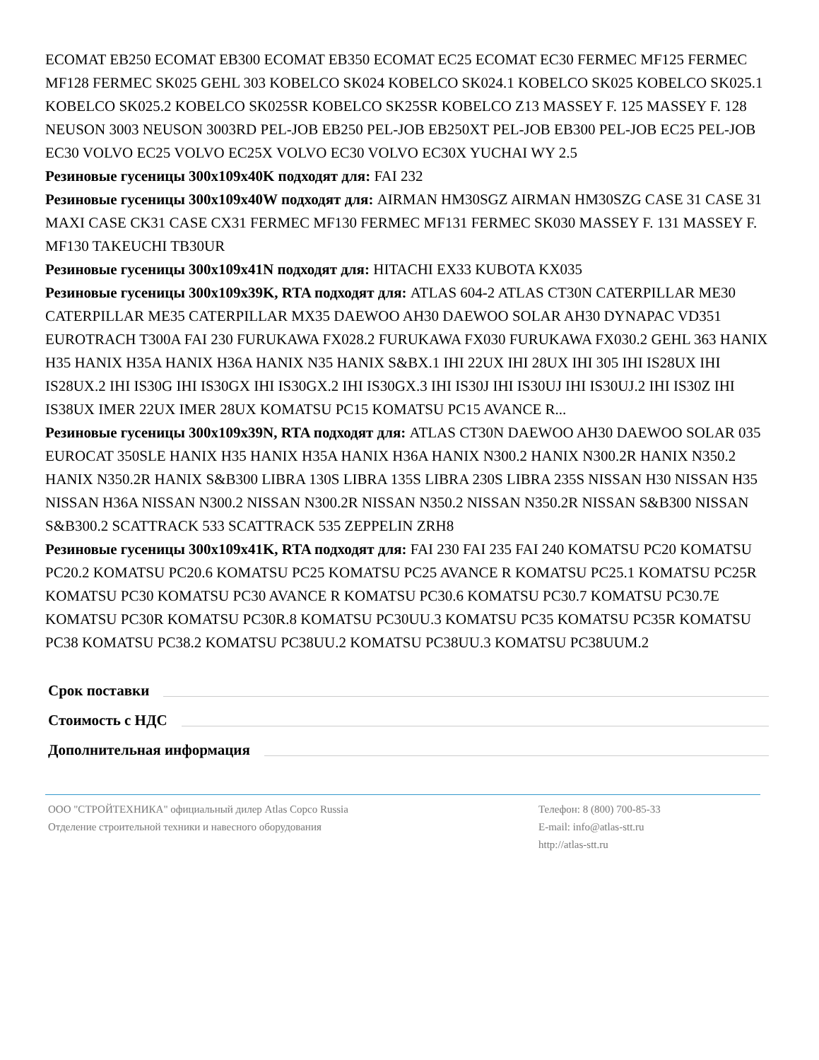ECOMAT EB250 ECOMAT EB300 ECOMAT EB350 ECOMAT EC25 ECOMAT EC30 FERMEC MF125 FERMEC MF128 FERMEC SK025 GEHL 303 KOBELCO SK024 KOBELCO SK024.1 KOBELCO SK025 KOBELCO SK025.1 KOBELCO SK025.2 KOBELCO SK025SR KOBELCO SK25SR KOBELCO Z13 MASSEY F. 125 MASSEY F. 128 NEUSON 3003 NEUSON 3003RD PEL-JOB EB250 PEL-JOB EB250XT PEL-JOB EB300 PEL-JOB EC25 PEL-JOB EC30 VOLVO EC25 VOLVO EC25X VOLVO EC30 VOLVO EC30X YUCHAI WY 2.5
Резиновые гусеницы 300x109x40K подходят для: FAI 232
Резиновые гусеницы 300x109x40W подходят для: AIRMAN HM30SGZ AIRMAN HM30SZG CASE 31 CASE 31 MAXI CASE CK31 CASE CX31 FERMEC MF130 FERMEC MF131 FERMEC SK030 MASSEY F. 131 MASSEY F. MF130 TAKEUCHI TB30UR
Резиновые гусеницы 300x109x41N подходят для: HITACHI EX33 KUBOTA KX035
Резиновые гусеницы 300x109x39K, RTA подходят для: ATLAS 604-2 ATLAS CT30N CATERPILLAR ME30 CATERPILLAR ME35 CATERPILLAR MX35 DAEWOO AH30 DAEWOO SOLAR AH30 DYNAPAC VD351 EUROTRACH T300A FAI 230 FURUKAWA FX028.2 FURUKAWA FX030 FURUKAWA FX030.2 GEHL 363 HANIX H35 HANIX H35A HANIX H36A HANIX N35 HANIX S&BX.1 IHI 22UX IHI 28UX IHI 305 IHI IS28UX IHI IS28UX.2 IHI IS30G IHI IS30GX IHI IS30GX.2 IHI IS30GX.3 IHI IS30J IHI IS30UJ IHI IS30UJ.2 IHI IS30Z IHI IS38UX IMER 22UX IMER 28UX KOMATSU PC15 KOMATSU PC15 AVANCE R...
Резиновые гусеницы 300x109x39N, RTA подходят для: ATLAS CT30N DAEWOO AH30 DAEWOO SOLAR 035 EUROCAT 350SLE HANIX H35 HANIX H35A HANIX H36A HANIX N300.2 HANIX N300.2R HANIX N350.2 HANIX N350.2R HANIX S&B300 LIBRA 130S LIBRA 135S LIBRA 230S LIBRA 235S NISSAN H30 NISSAN H35 NISSAN H36A NISSAN N300.2 NISSAN N300.2R NISSAN N350.2 NISSAN N350.2R NISSAN S&B300 NISSAN S&B300.2 SCATTRACK 533 SCATTRACK 535 ZEPPELIN ZRH8
Резиновые гусеницы 300x109x41K, RTA подходят для: FAI 230 FAI 235 FAI 240 KOMATSU PC20 KOMATSU PC20.2 KOMATSU PC20.6 KOMATSU PC25 KOMATSU PC25 AVANCE R KOMATSU PC25.1 KOMATSU PC25R KOMATSU PC30 KOMATSU PC30 AVANCE R KOMATSU PC30.6 KOMATSU PC30.7 KOMATSU PC30.7E KOMATSU PC30R KOMATSU PC30R.8 KOMATSU PC30UU.3 KOMATSU PC35 KOMATSU PC35R KOMATSU PC38 KOMATSU PC38.2 KOMATSU PC38UU.2 KOMATSU PC38UU.3 KOMATSU PC38UUM.2
Срок поставки
Стоимость с НДС
Дополнительная информация
ООО "СТРОЙТЕХНИКА" официальный дилер Atlas Copco Russia
Отделение строительной техники и навесного оборудования
Телефон: 8 (800) 700-85-33
E-mail: info@atlas-stt.ru
http://atlas-stt.ru